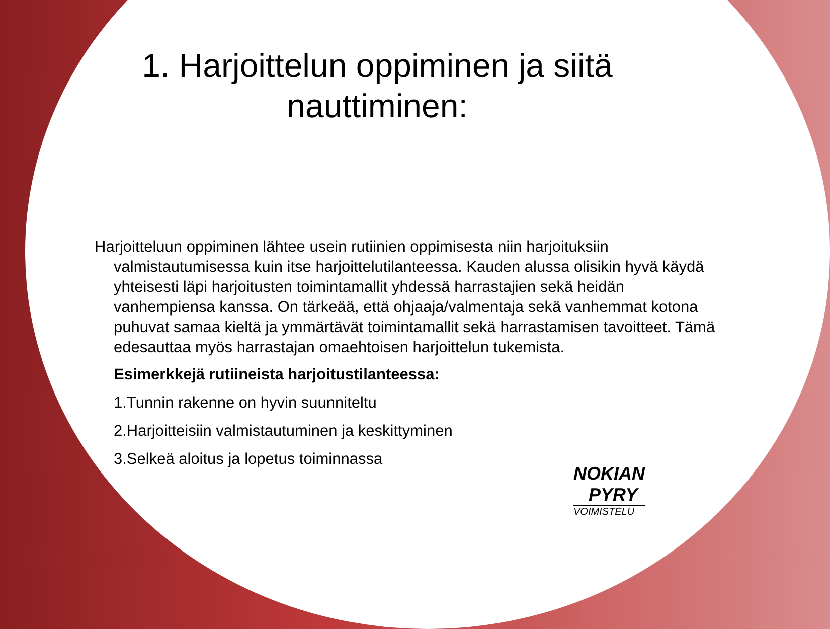1. Harjoittelun oppiminen ja siitä nauttiminen:
Harjoitteluun oppiminen lähtee usein rutiinien oppimisesta niin harjoituksiin valmistautumisessa kuin itse harjoittelutilanteessa. Kauden alussa olisikin hyvä käydä yhteisesti läpi harjoitusten toimintamallit yhdessä harrastajien sekä heidän vanhempiensa kanssa. On tärkeää, että ohjaaja/valmentaja sekä vanhemmat kotona puhuvat samaa kieltä ja ymmärtävät toimintamallit sekä harrastamisen tavoitteet. Tämä edesauttaa myös harrastajan omaehtoisen harjoittelun tukemista.
Esimerkkejä rutiineista harjoitustilanteessa:
1.Tunnin rakenne on hyvin suunniteltu
2.Harjoitteisiin valmistautuminen ja keskittyminen
3.Selkeä aloitus ja lopetus toiminnassa
NOKIAN
PYRY
VOIMISTELU